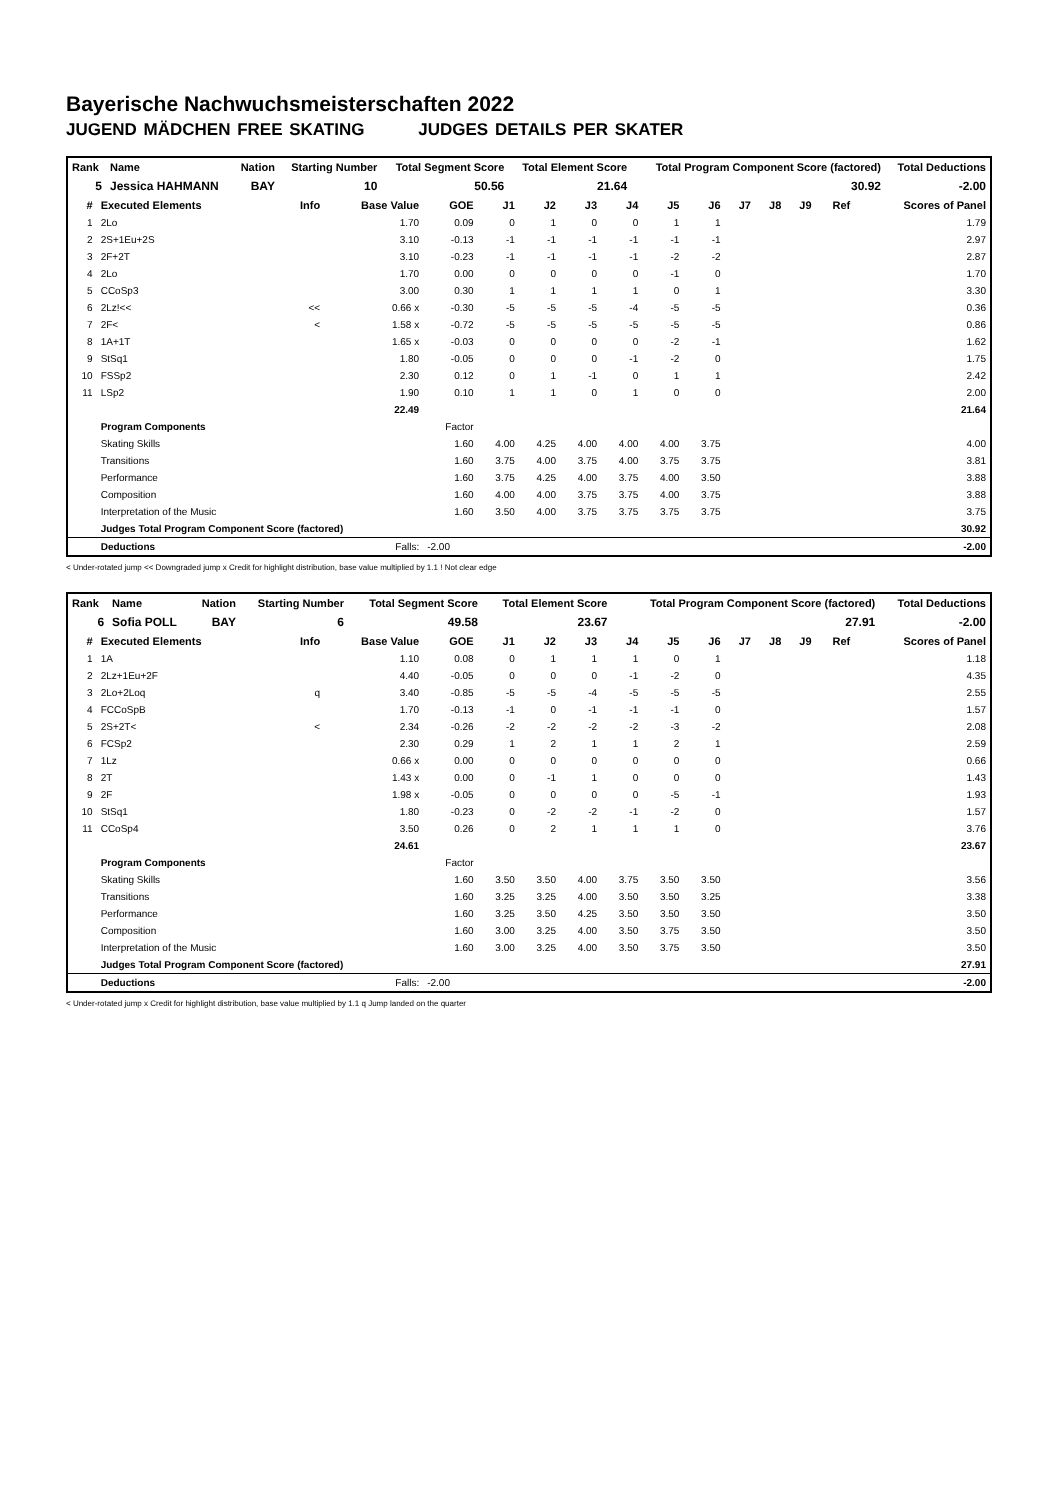Bayerische Nachwuchsmeisterschaften 2022
JUGEND MÄDCHEN FREE SKATING JUDGES DETAILS PER SKATER
| Rank | Name | Nation | Starting Number | Total Segment Score | Total Element Score | Total Program Component Score (factored) | Total Deductions |
| --- | --- | --- | --- | --- | --- | --- | --- |
| 5 | Jessica HAHMANN | BAY | 10 | 50.56 | 21.64 | 30.92 | -2.00 |
| # | Executed Elements | Info | Base Value | GOE | J1 | J2 | J3 | J4 | J5 | J6 | J7 | J8 | J9 | Ref | Scores of Panel |
| --- | --- | --- | --- | --- | --- | --- | --- | --- | --- | --- | --- | --- | --- | --- | --- |
| 1 | 2Lo | | 1.70 | 0.09 | 0 | 1 | 0 | 0 | 1 | 1 | | | | | 1.79 |
| 2 | 2S+1Eu+2S | | 3.10 | -0.13 | -1 | -1 | -1 | -1 | -1 | -1 | | | | | 2.97 |
| 3 | 2F+2T | | 3.10 | -0.23 | -1 | -1 | -1 | -1 | -2 | -2 | | | | | 2.87 |
| 4 | 2Lo | | 1.70 | 0.00 | 0 | 0 | 0 | 0 | -1 | 0 | | | | | 1.70 |
| 5 | CCoSp3 | | 3.00 | 0.30 | 1 | 1 | 1 | 1 | 0 | 1 | | | | | 3.30 |
| 6 | 2Lz!<< | << | 0.66 x | -0.30 | -5 | -5 | -5 | -4 | -5 | -5 | | | | | 0.36 |
| 7 | 2F< | < | 1.58 x | -0.72 | -5 | -5 | -5 | -5 | -5 | -5 | | | | | 0.86 |
| 8 | 1A+1T | | 1.65 x | -0.03 | 0 | 0 | 0 | 0 | -2 | -1 | | | | | 1.62 |
| 9 | StSq1 | | 1.80 | -0.05 | 0 | 0 | 0 | -1 | -2 | 0 | | | | | 1.75 |
| 10 | FSSp2 | | 2.30 | 0.12 | 0 | 1 | -1 | 0 | 1 | 1 | | | | | 2.42 |
| 11 | LSp2 | | 1.90 | 0.10 | 1 | 1 | 0 | 1 | 0 | 0 | | | | | 2.00 |
| | | | 22.49 | | | | | | | | | | | | 21.64 |
| | Program Components | | | Factor | | | | | | | | | | | |
| | Skating Skills | | | 1.60 | 4.00 | 4.25 | 4.00 | 4.00 | 4.00 | 3.75 | | | | | 4.00 |
| | Transitions | | | 1.60 | 3.75 | 4.00 | 3.75 | 4.00 | 3.75 | 3.75 | | | | | 3.81 |
| | Performance | | | 1.60 | 3.75 | 4.25 | 4.00 | 3.75 | 4.00 | 3.50 | | | | | 3.88 |
| | Composition | | | 1.60 | 4.00 | 4.00 | 3.75 | 3.75 | 4.00 | 3.75 | | | | | 3.88 |
| | Interpretation of the Music | | | 1.60 | 3.50 | 4.00 | 3.75 | 3.75 | 3.75 | 3.75 | | | | | 3.75 |
| | Judges Total Program Component Score (factored) | | | | | | | | | | | | | | 30.92 |
| | Deductions | | Falls: | -2.00 | | | | | | | | | | | -2.00 |
< Under-rotated jump << Downgraded jump x Credit for highlight distribution, base value multiplied by 1.1 ! Not clear edge
| Rank | Name | Nation | Starting Number | Total Segment Score | Total Element Score | Total Program Component Score (factored) | Total Deductions |
| --- | --- | --- | --- | --- | --- | --- | --- |
| 6 | Sofia POLL | BAY | 6 | 49.58 | 23.67 | 27.91 | -2.00 |
| # | Executed Elements | Info | Base Value | GOE | J1 | J2 | J3 | J4 | J5 | J6 | J7 | J8 | J9 | Ref | Scores of Panel |
| --- | --- | --- | --- | --- | --- | --- | --- | --- | --- | --- | --- | --- | --- | --- | --- |
| 1 | 1A | | 1.10 | 0.08 | 0 | 1 | 1 | 1 | 0 | 1 | | | | | 1.18 |
| 2 | 2Lz+1Eu+2F | | 4.40 | -0.05 | 0 | 0 | 0 | -1 | -2 | 0 | | | | | 4.35 |
| 3 | 2Lo+2Loq | q | 3.40 | -0.85 | -5 | -5 | -4 | -5 | -5 | -5 | | | | | 2.55 |
| 4 | FCCoSpB | | 1.70 | -0.13 | -1 | 0 | -1 | -1 | -1 | 0 | | | | | 1.57 |
| 5 | 2S+2T< | < | 2.34 | -0.26 | -2 | -2 | -2 | -2 | -3 | -2 | | | | | 2.08 |
| 6 | FCSp2 | | 2.30 | 0.29 | 1 | 2 | 1 | 1 | 2 | 1 | | | | | 2.59 |
| 7 | 1Lz | | 0.66 x | 0.00 | 0 | 0 | 0 | 0 | 0 | 0 | | | | | 0.66 |
| 8 | 2T | | 1.43 x | 0.00 | 0 | -1 | 1 | 0 | 0 | 0 | | | | | 1.43 |
| 9 | 2F | | 1.98 x | -0.05 | 0 | 0 | 0 | 0 | -5 | -1 | | | | | 1.93 |
| 10 | StSq1 | | 1.80 | -0.23 | 0 | -2 | -2 | -1 | -2 | 0 | | | | | 1.57 |
| 11 | CCoSp4 | | 3.50 | 0.26 | 0 | 2 | 1 | 1 | 1 | 0 | | | | | 3.76 |
| | | | 24.61 | | | | | | | | | | | | 23.67 |
| | Program Components | | | Factor | | | | | | | | | | | |
| | Skating Skills | | | 1.60 | 3.50 | 3.50 | 4.00 | 3.75 | 3.50 | 3.50 | | | | | 3.56 |
| | Transitions | | | 1.60 | 3.25 | 3.25 | 4.00 | 3.50 | 3.50 | 3.25 | | | | | 3.38 |
| | Performance | | | 1.60 | 3.25 | 3.50 | 4.25 | 3.50 | 3.50 | 3.50 | | | | | 3.50 |
| | Composition | | | 1.60 | 3.00 | 3.25 | 4.00 | 3.50 | 3.75 | 3.50 | | | | | 3.50 |
| | Interpretation of the Music | | | 1.60 | 3.00 | 3.25 | 4.00 | 3.50 | 3.75 | 3.50 | | | | | 3.50 |
| | Judges Total Program Component Score (factored) | | | | | | | | | | | | | | 27.91 |
| | Deductions | | Falls: | -2.00 | | | | | | | | | | | -2.00 |
< Under-rotated jump x Credit for highlight distribution, base value multiplied by 1.1 q Jump landed on the quarter